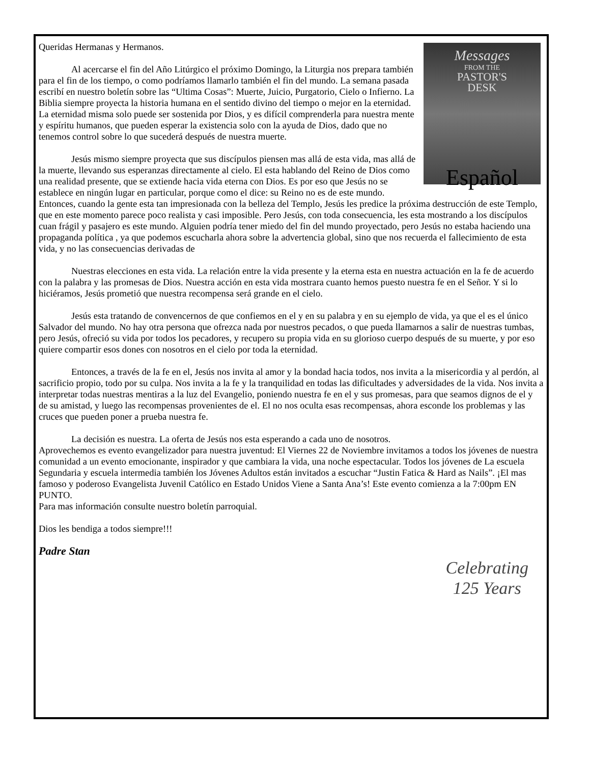Messages
FROM THE
PASTOR'S
DESK
Español
Queridas Hermanas y Hermanos.
Al acercarse el fin del Año Litúrgico el próximo Domingo, la Liturgia nos prepara también para el fin de los tiempo, o como podríamos llamarlo también el fin del mundo. La semana pasada escribí en nuestro boletín sobre las “Ultima Cosas”: Muerte, Juicio, Purgatorio, Cielo o Infierno. La Biblia siempre proyecta la historia humana en el sentido divino del tiempo o mejor en la eternidad. La eternidad misma solo puede ser sostenida por Dios, y es difícil comprenderla para nuestra mente y espíritu humanos, que pueden esperar la existencia solo con la ayuda de Dios, dado que no tenemos control sobre lo que sucederá después de nuestra muerte.
Jesús mismo siempre proyecta que sus discípulos piensen mas allá de esta vida, mas allá de la muerte, llevando sus esperanzas directamente al cielo. El esta hablando del Reino de Dios como una realidad presente, que se extiende hacia vida eterna con Dios. Es por eso que Jesús no se establece en ningún lugar en particular, porque como el dice: su Reino no es de este mundo. Entonces, cuando la gente esta tan impresionada con la belleza del Templo, Jesús les predice la próxima destrucción de este Templo, que en este momento parece poco realista y casi imposible. Pero Jesús, con toda consecuencia, les esta mostrando a los discípulos cuan frágil y pasajero es este mundo. Alguien podría tener miedo del fin del mundo proyectado, pero Jesús no estaba haciendo una propaganda política , ya que podemos escucharla ahora sobre la advertencia global, sino que nos recuerda el fallecimiento de esta vida, y no las consecuencias derivadas de
Nuestras elecciones en esta vida. La relación entre la vida presente y la eterna esta en nuestra actuación en la fe de acuerdo con la palabra y las promesas de Dios. Nuestra acción en esta vida mostrara cuanto hemos puesto nuestra fe en el Señor. Y si lo hiciéramos, Jesús prometió que nuestra recompensa será grande en el cielo.
Jesús esta tratando de convencernos de que confiemos en el y en su palabra y en su ejemplo de vida, ya que el es el único Salvador del mundo. No hay otra persona que ofrezca nada por nuestros pecados, o que pueda llamarnos a salir de nuestras tumbas, pero Jesús, ofreció su vida por todos los pecadores, y recupero su propia vida en su glorioso cuerpo después de su muerte, y por eso quiere compartir esos dones con nosotros en el cielo por toda la eternidad.
Entonces, a través de la fe en el, Jesús nos invita al amor y la bondad hacia todos, nos invita a la misericordia y al perdón, al sacrificio propio, todo por su culpa. Nos invita a la fe y la tranquilidad en todas las dificultades y adversidades de la vida. Nos invita a interpretar todas nuestras mentiras a la luz del Evangelio, poniendo nuestra fe en el y sus promesas, para que seamos dignos de el y de su amistad, y luego las recompensas provenientes de el. El no nos oculta esas recompensas, ahora esconde los problemas y las cruces que pueden poner a prueba nuestra fe.
La decisión es nuestra. La oferta de Jesús nos esta esperando a cada uno de nosotros.
Aprovechemos es evento evangelizador para nuestra juventud: El Viernes 22 de Noviembre invitamos a todos los jóvenes de nuestra comunidad a un evento emocionante, inspirador y que cambiara la vida, una noche espectacular. Todos los jóvenes de La escuela Segundaria y escuela intermedia también los Jóvenes Adultos están invitados a escuchar “Justin Fatica & Hard as Nails”. ¡El mas famoso y poderoso Evangelista Juvenil Católico en Estado Unidos Viene a Santa Ana’s! Este evento comienza a la 7:00pm EN PUNTO.
Para mas información consulte nuestro boletín parroquial.
Dios les bendiga a todos siempre!!!
Padre Stan
Celebrating
125 Years